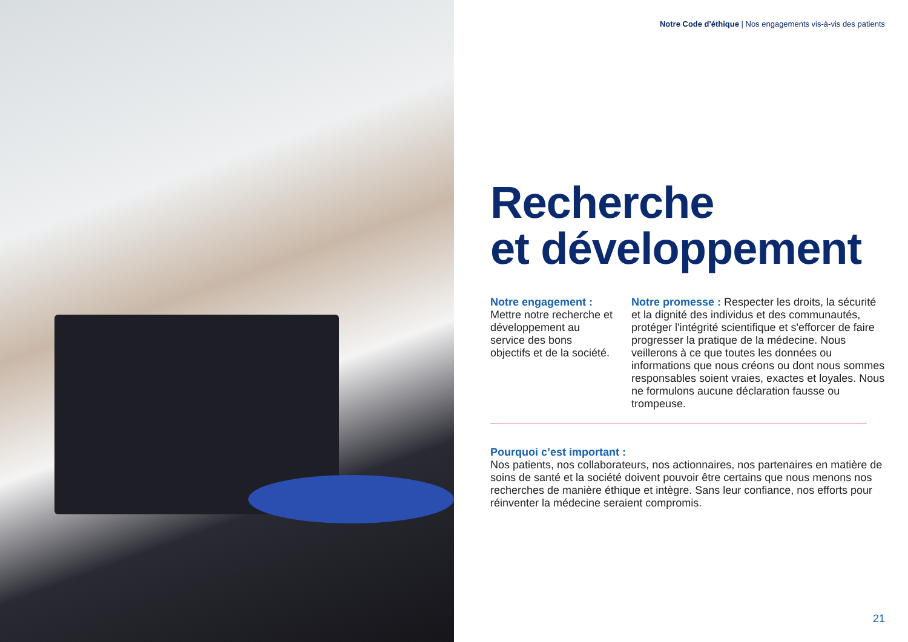Notre Code d'éthique | Nos engagements vis-à-vis des patients
Recherche
et développement
Notre engagement :
Mettre notre recherche et développement au service des bons objectifs et de la société.
Notre promesse : Respecter les droits, la sécurité et la dignité des individus et des communautés, protéger l'intégrité scientifique et s'efforcer de faire progresser la pratique de la médecine. Nous veillerons à ce que toutes les données ou informations que nous créons ou dont nous sommes responsables soient vraies, exactes et loyales. Nous ne formulons aucune déclaration fausse ou trompeuse.
Pourquoi c’est important :
Nos patients, nos collaborateurs, nos actionnaires, nos partenaires en matière de soins de santé et la société doivent pouvoir être certains que nous menons nos recherches de manière éthique et intègre. Sans leur confiance, nos efforts pour réinventer la médecine seraient compromis.
21